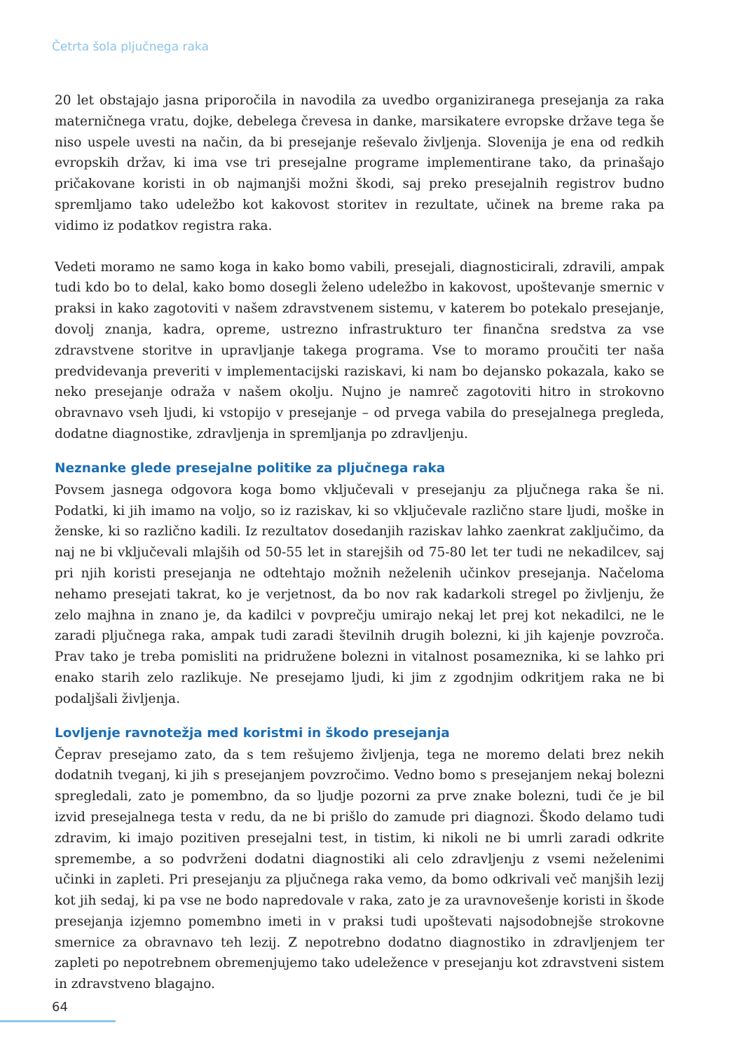Četrta šola pljučnega raka
20 let obstajajo jasna priporočila in navodila za uvedbo organiziranega presejanja za raka materničnega vratu, dojke, debelega črevesa in danke, marsikatere evropske države tega še niso uspele uvesti na način, da bi presejanje reševalo življenja. Slovenija je ena od redkih evropskih držav, ki ima vse tri presejalne programe implementirane tako, da prinašajo pričakovane koristi in ob najmanjši možni škodi, saj preko presejalnih registrov budno spremljamo tako udeležbo kot kakovost storitev in rezultate, učinek na breme raka pa vidimo iz podatkov registra raka.
Vedeti moramo ne samo koga in kako bomo vabili, presejali, diagnosticirali, zdravili, ampak tudi kdo bo to delal, kako bomo dosegli želeno udeležbo in kakovost, upoštevanje smernic v praksi in kako zagotoviti v našem zdravstvenem sistemu, v katerem bo potekalo presejanje, dovolj znanja, kadra, opreme, ustrezno infrastrukturo ter finančna sredstva za vse zdravstvene storitve in upravljanje takega programa. Vse to moramo proučiti ter naša predvidevanja preveriti v implementacijski raziskavi, ki nam bo dejansko pokazala, kako se neko presejanje odraža v našem okolju. Nujno je namreč zagotoviti hitro in strokovno obravnavo vseh ljudi, ki vstopijo v presejanje – od prvega vabila do presejalnega pregleda, dodatne diagnostike, zdravljenja in spremljanja po zdravljenju.
Neznanke glede presejalne politike za pljučnega raka
Povsem jasnega odgovora koga bomo vključevali v presejanju za pljučnega raka še ni. Podatki, ki jih imamo na voljo, so iz raziskav, ki so vključevale različno stare ljudi, moške in ženske, ki so različno kadili. Iz rezultatov dosedanjih raziskav lahko zaenkrat zaključimo, da naj ne bi vključevali mlajših od 50-55 let in starejših od 75-80 let ter tudi ne nekadilcev, saj pri njih koristi presejanja ne odtehtajo možnih neželenih učinkov presejanja. Načeloma nehamo presejati takrat, ko je verjetnost, da bo nov rak kadarkoli stregel po življenju, že zelo majhna in znano je, da kadilci v povprečju umirajo nekaj let prej kot nekadilci, ne le zaradi pljučnega raka, ampak tudi zaradi številnih drugih bolezni, ki jih kajenje povzroča. Prav tako je treba pomisliti na pridružene bolezni in vitalnost posameznika, ki se lahko pri enako starih zelo razlikuje. Ne presejamo ljudi, ki jim z zgodnjim odkritjem raka ne bi podaljšali življenja.
Lovljenje ravnotežja med koristmi in škodo presejanja
Čeprav presejamo zato, da s tem rešujemo življenja, tega ne moremo delati brez nekih dodatnih tveganj, ki jih s presejanjem povzročimo. Vedno bomo s presejanjem nekaj bolezni spregledali, zato je pomembno, da so ljudje pozorni za prve znake bolezni, tudi če je bil izvid presejalnega testa v redu, da ne bi prišlo do zamude pri diagnozi. Škodo delamo tudi zdravim, ki imajo pozitiven presejalni test, in tistim, ki nikoli ne bi umrli zaradi odkrite spremembe, a so podvrženi dodatni diagnostiki ali celo zdravljenju z vsemi neželenimi učinki in zapleti. Pri presejanju za pljučnega raka vemo, da bomo odkrivali več manjših lezij kot jih sedaj, ki pa vse ne bodo napredovale v raka, zato je za uravnovešenje koristi in škode presejanja izjemno pomembno imeti in v praksi tudi upoštevati najsodobnejše strokovne smernice za obravnavo teh lezij. Z nepotrebno dodatno diagnostiko in zdravljenjem ter zapleti po nepotrebnem obremenjujemo tako udeležence v presejanju kot zdravstveni sistem in zdravstveno blagajno.
64